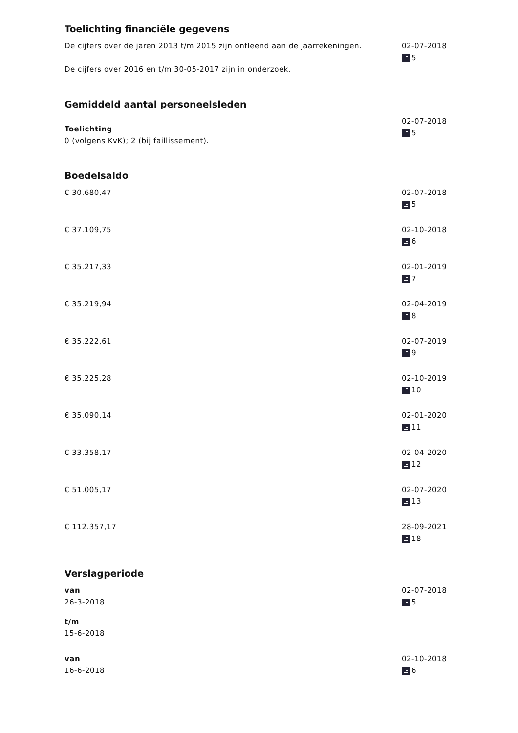Toelichting financiële gegevens
De cijfers over de jaren 2013 t/m 2015 zijn ontleend aan de jaarrekeningen.
De cijfers over 2016 en t/m 30-05-2017 zijn in onderzoek.
02-07-2018
5
Gemiddeld aantal personeelsleden
Toelichting
0 (volgens KvK); 2 (bij faillissement).
02-07-2018
5
Boedelsaldo
€ 30.680,47 02-07-2018
5
€ 37.109,75 02-10-2018
6
€ 35.217,33 02-01-2019
7
€ 35.219,94 02-04-2019
8
€ 35.222,61 02-07-2019
9
€ 35.225,28 02-10-2019
10
€ 35.090,14 02-01-2020
11
€ 33.358,17 02-04-2020
12
€ 51.005,17 02-07-2020
13
€ 112.357,17 28-09-2021
18
Verslagperiode
van
26-3-2018
t/m
15-6-2018
02-07-2018
5
van
16-6-2018
02-10-2018
6